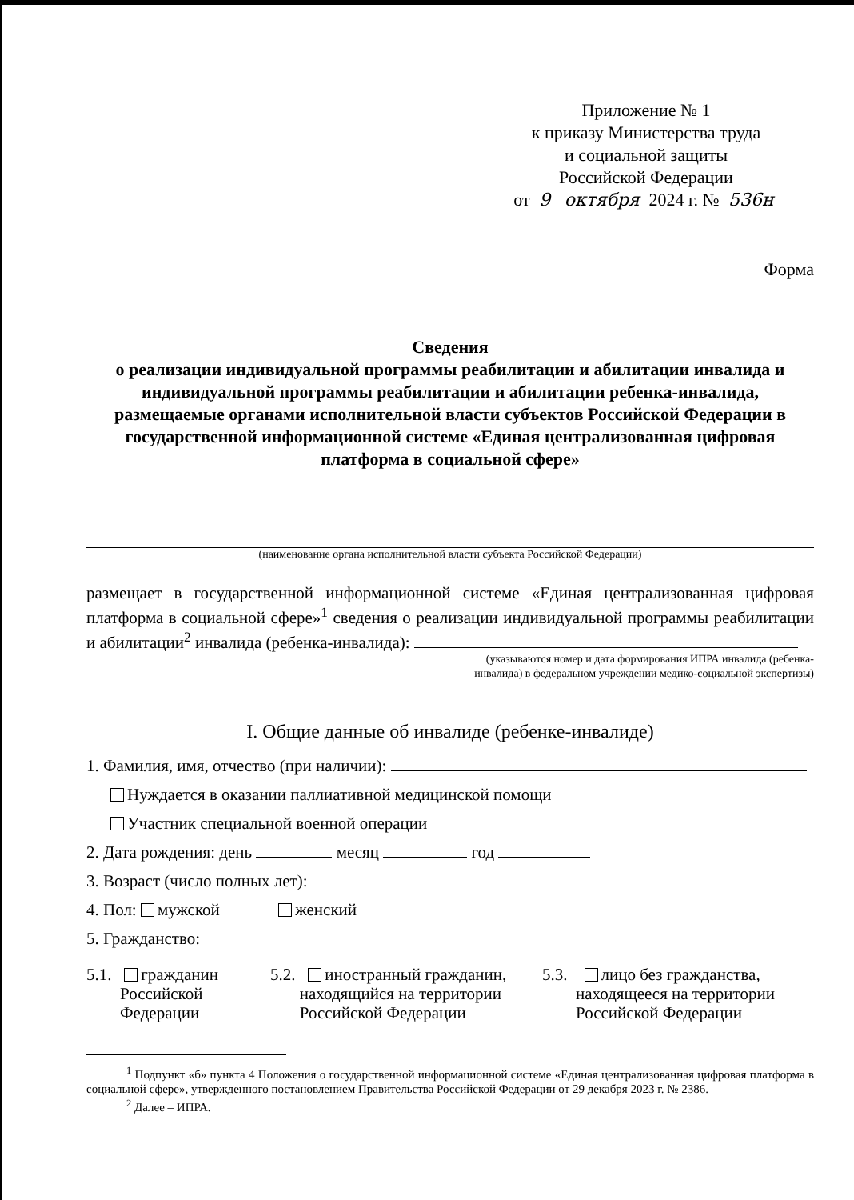Приложение № 1
к приказу Министерства труда
и социальной защиты
Российской Федерации
от 9 октября 2024 г. № 536н
Форма
Сведения
о реализации индивидуальной программы реабилитации и абилитации инвалида и индивидуальной программы реабилитации и абилитации ребенка-инвалида, размещаемые органами исполнительной власти субъектов Российской Федерации в государственной информационной системе «Единая централизованная цифровая платформа в социальной сфере»
(наименование органа исполнительной власти субъекта Российской Федерации)
размещает в государственной информационной системе «Единая централизованная цифровая платформа в социальной сфере»<sup>1</sup> сведения о реализации индивидуальной программы реабилитации и абилитации<sup>2</sup> инвалида (ребенка-инвалида):
(указываются номер и дата формирования ИПРА инвалида (ребенка-
инвалида) в федеральном учреждении медико-социальной экспертизы)
I. Общие данные об инвалиде (ребенке-инвалиде)
1. Фамилия, имя, отчество (при наличии):
Нуждается в оказании паллиативной медицинской помощи
Участник специальной военной операции
2. Дата рождения: день месяц год
3. Возраст (число полных лет):
4. Пол: мужской женский
5. Гражданство:
5.1. гражданин
Российской
Федерации
5.2. иностранный гражданин,
находящийся на территории
Российской Федерации
5.3. лицо без гражданства,
находящееся на территории
Российской Федерации
<sup>1</sup> Подпункт «б» пункта 4 Положения о государственной информационной системе «Единая централизованная цифровая платформа в социальной сфере», утвержденного постановлением Правительства Российской Федерации от 29 декабря 2023 г. № 2386.
<sup>2</sup> Далее – ИПРА.